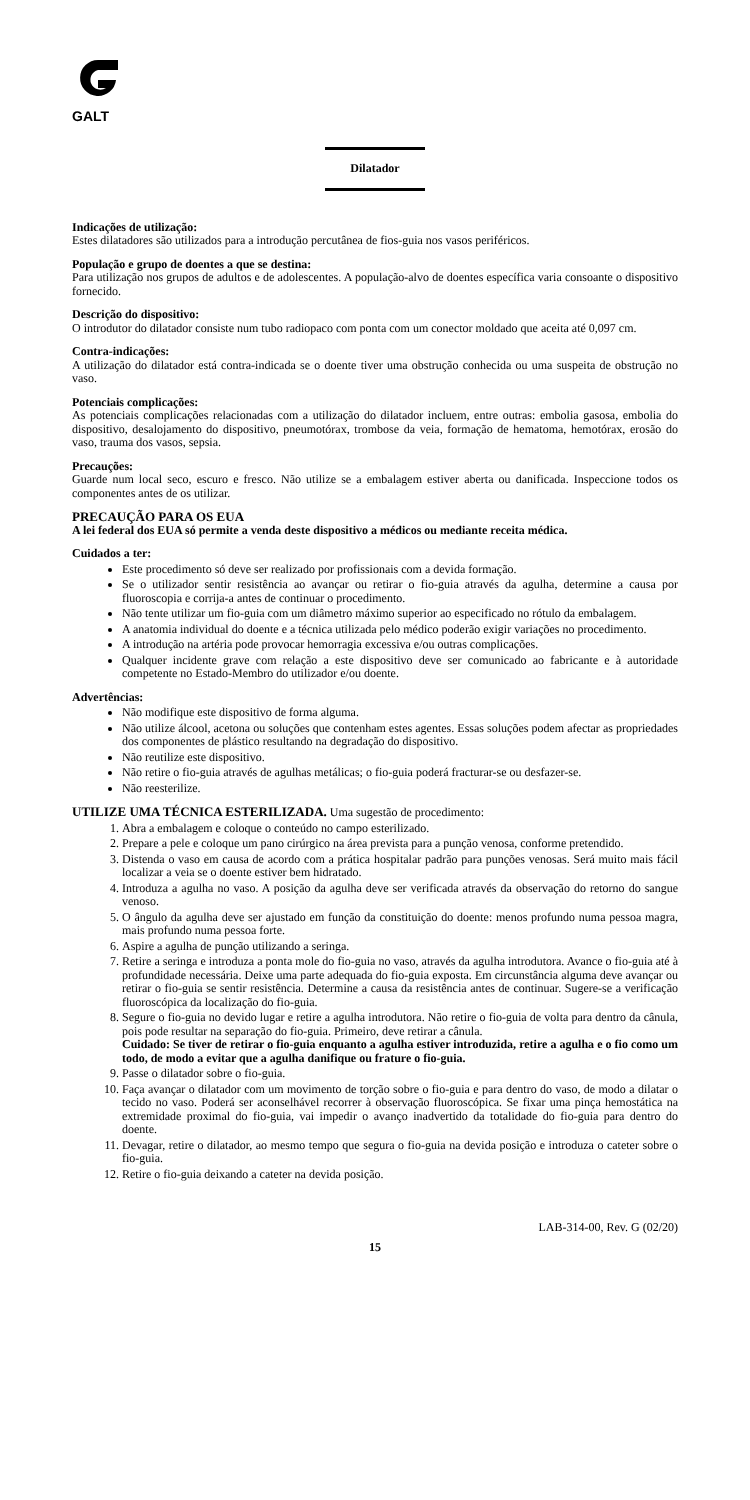GALT
Dilatador
Indicações de utilização:
Estes dilatadores são utilizados para a introdução percutânea de fios-guia nos vasos periféricos.
População e grupo de doentes a que se destina:
Para utilização nos grupos de adultos e de adolescentes. A população-alvo de doentes específica varia consoante o dispositivo fornecido.
Descrição do dispositivo:
O introdutor do dilatador consiste num tubo radiopaco com ponta com um conector moldado que aceita até 0,097 cm.
Contra-indicações:
A utilização do dilatador está contra-indicada se o doente tiver uma obstrução conhecida ou uma suspeita de obstrução no vaso.
Potenciais complicações:
As potenciais complicações relacionadas com a utilização do dilatador incluem, entre outras: embolia gasosa, embolia do dispositivo, desalojamento do dispositivo, pneumotórax, trombose da veia, formação de hematoma, hemotórax, erosão do vaso, trauma dos vasos, sepsia.
Precauções:
Guarde num local seco, escuro e fresco. Não utilize se a embalagem estiver aberta ou danificada. Inspeccione todos os componentes antes de os utilizar.
PRECAUÇÃO PARA OS EUA
A lei federal dos EUA só permite a venda deste dispositivo a médicos ou mediante receita médica.
Cuidados a ter:
Este procedimento só deve ser realizado por profissionais com a devida formação.
Se o utilizador sentir resistência ao avançar ou retirar o fio-guia através da agulha, determine a causa por fluoroscopia e corrija-a antes de continuar o procedimento.
Não tente utilizar um fio-guia com um diâmetro máximo superior ao especificado no rótulo da embalagem.
A anatomia individual do doente e a técnica utilizada pelo médico poderão exigir variações no procedimento.
A introdução na artéria pode provocar hemorragia excessiva e/ou outras complicações.
Qualquer incidente grave com relação a este dispositivo deve ser comunicado ao fabricante e à autoridade competente no Estado-Membro do utilizador e/ou doente.
Advertências:
Não modifique este dispositivo de forma alguma.
Não utilize álcool, acetona ou soluções que contenham estes agentes. Essas soluções podem afectar as propriedades dos componentes de plástico resultando na degradação do dispositivo.
Não reutilize este dispositivo.
Não retire o fio-guia através de agulhas metálicas; o fio-guia poderá fracturar-se ou desfazer-se.
Não reesterilize.
UTILIZE UMA TÉCNICA ESTERILIZADA. Uma sugestão de procedimento:
1. Abra a embalagem e coloque o conteúdo no campo esterilizado.
2. Prepare a pele e coloque um pano cirúrgico na área prevista para a punção venosa, conforme pretendido.
3. Distenda o vaso em causa de acordo com a prática hospitalar padrão para punções venosas. Será muito mais fácil localizar a veia se o doente estiver bem hidratado.
4. Introduza a agulha no vaso. A posição da agulha deve ser verificada através da observação do retorno do sangue venoso.
5. O ângulo da agulha deve ser ajustado em função da constituição do doente: menos profundo numa pessoa magra, mais profundo numa pessoa forte.
6. Aspire a agulha de punção utilizando a seringa.
7. Retire a seringa e introduza a ponta mole do fio-guia no vaso, através da agulha introdutora. Avance o fio-guia até à profundidade necessária. Deixe uma parte adequada do fio-guia exposta. Em circunstância alguma deve avançar ou retirar o fio-guia se sentir resistência. Determine a causa da resistência antes de continuar. Sugere-se a verificação fluoroscópica da localização do fio-guia.
8. Segure o fio-guia no devido lugar e retire a agulha introdutora. Não retire o fio-guia de volta para dentro da cânula, pois pode resultar na separação do fio-guia. Primeiro, deve retirar a cânula.
Cuidado: Se tiver de retirar o fio-guia enquanto a agulha estiver introduzida, retire a agulha e o fio como um todo, de modo a evitar que a agulha danifique ou frature o fio-guia.
9. Passe o dilatador sobre o fio-guia.
10. Faça avançar o dilatador com um movimento de torção sobre o fio-guia e para dentro do vaso, de modo a dilatar o tecido no vaso. Poderá ser aconselhável recorrer à observação fluoroscópica. Se fixar uma pinça hemostática na extremidade proximal do fio-guia, vai impedir o avanço inadvertido da totalidade do fio-guia para dentro do doente.
11. Devagar, retire o dilatador, ao mesmo tempo que segura o fio-guia na devida posição e introduza o cateter sobre o fio-guia.
12. Retire o fio-guia deixando a cateter na devida posição.
LAB-314-00, Rev. G (02/20)
15